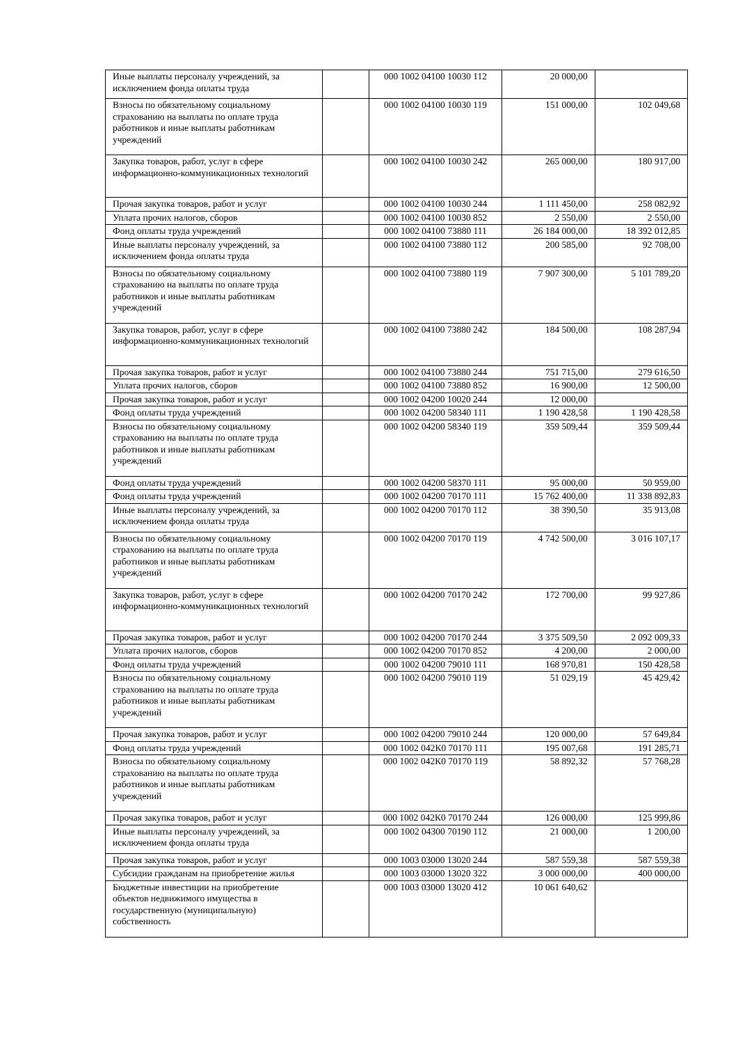| Иные выплаты персоналу учреждений, за исключением фонда оплаты труда | | 000 1002 04100 10030 112 | 20 000,00 | |
| Взносы по обязательному социальному страхованию на выплаты по оплате труда работников и иные выплаты работникам учреждений | | 000 1002 04100 10030 119 | 151 000,00 | 102 049,68 |
| Закупка товаров, работ, услуг в сфере информационно-коммуникационных технологий | | 000 1002 04100 10030 242 | 265 000,00 | 180 917,00 |
| Прочая закупка товаров, работ и услуг | | 000 1002 04100 10030 244 | 1 111 450,00 | 258 082,92 |
| Уплата прочих налогов, сборов | | 000 1002 04100 10030 852 | 2 550,00 | 2 550,00 |
| Фонд оплаты труда учреждений | | 000 1002 04100 73880 111 | 26 184 000,00 | 18 392 012,85 |
| Иные выплаты персоналу учреждений, за исключением фонда оплаты труда | | 000 1002 04100 73880 112 | 200 585,00 | 92 708,00 |
| Взносы по обязательному социальному страхованию на выплаты по оплате труда работников и иные выплаты работникам учреждений | | 000 1002 04100 73880 119 | 7 907 300,00 | 5 101 789,20 |
| Закупка товаров, работ, услуг в сфере информационно-коммуникационных технологий | | 000 1002 04100 73880 242 | 184 500,00 | 108 287,94 |
| Прочая закупка товаров, работ и услуг | | 000 1002 04100 73880 244 | 751 715,00 | 279 616,50 |
| Уплата прочих налогов, сборов | | 000 1002 04100 73880 852 | 16 900,00 | 12 500,00 |
| Прочая закупка товаров, работ и услуг | | 000 1002 04200 10020 244 | 12 000,00 | |
| Фонд оплаты труда учреждений | | 000 1002 04200 58340 111 | 1 190 428,58 | 1 190 428,58 |
| Взносы по обязательному социальному страхованию на выплаты по оплате труда работников и иные выплаты работникам учреждений | | 000 1002 04200 58340 119 | 359 509,44 | 359 509,44 |
| Фонд оплаты труда учреждений | | 000 1002 04200 58370 111 | 95 000,00 | 50 959,00 |
| Фонд оплаты труда учреждений | | 000 1002 04200 70170 111 | 15 762 400,00 | 11 338 892,83 |
| Иные выплаты персоналу учреждений, за исключением фонда оплаты труда | | 000 1002 04200 70170 112 | 38 390,50 | 35 913,08 |
| Взносы по обязательному социальному страхованию на выплаты по оплате труда работников и иные выплаты работникам учреждений | | 000 1002 04200 70170 119 | 4 742 500,00 | 3 016 107,17 |
| Закупка товаров, работ, услуг в сфере информационно-коммуникационных технологий | | 000 1002 04200 70170 242 | 172 700,00 | 99 927,86 |
| Прочая закупка товаров, работ и услуг | | 000 1002 04200 70170 244 | 3 375 509,50 | 2 092 009,33 |
| Уплата прочих налогов, сборов | | 000 1002 04200 70170 852 | 4 200,00 | 2 000,00 |
| Фонд оплаты труда учреждений | | 000 1002 04200 79010 111 | 168 970,81 | 150 428,58 |
| Взносы по обязательному социальному страхованию на выплаты по оплате труда работников и иные выплаты работникам учреждений | | 000 1002 04200 79010 119 | 51 029,19 | 45 429,42 |
| Прочая закупка товаров, работ и услуг | | 000 1002 04200 79010 244 | 120 000,00 | 57 649,84 |
| Фонд оплаты труда учреждений | | 000 1002 042К0 70170 111 | 195 007,68 | 191 285,71 |
| Взносы по обязательному социальному страхованию на выплаты по оплате труда работников и иные выплаты работникам учреждений | | 000 1002 042К0 70170 119 | 58 892,32 | 57 768,28 |
| Прочая закупка товаров, работ и услуг | | 000 1002 042К0 70170 244 | 126 000,00 | 125 999,86 |
| Иные выплаты персоналу учреждений, за исключением фонда оплаты труда | | 000 1002 04300 70190 112 | 21 000,00 | 1 200,00 |
| Прочая закупка товаров, работ и услуг | | 000 1003 03000 13020 244 | 587 559,38 | 587 559,38 |
| Субсидии гражданам на приобретение жилья | | 000 1003 03000 13020 322 | 3 000 000,00 | 400 000,00 |
| Бюджетные инвестиции на приобретение объектов недвижимого имущества в государственную (муниципальную) собственность | | 000 1003 03000 13020 412 | 10 061 640,62 | |